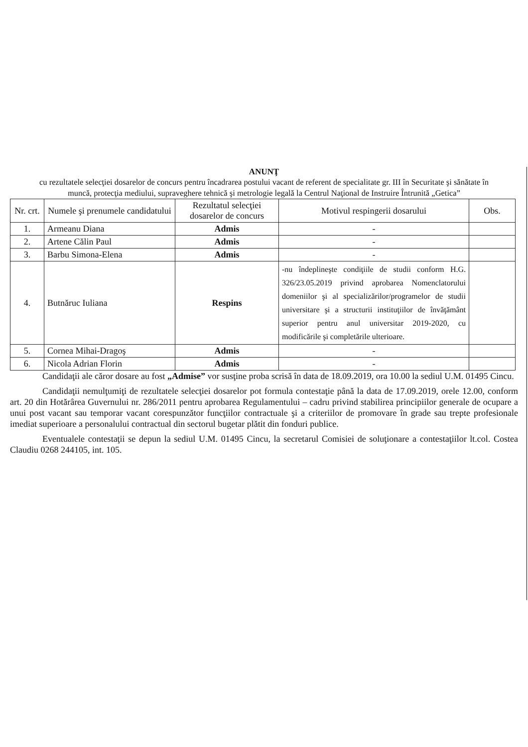ANUNŢ
cu rezultatele selecţiei dosarelor de concurs pentru încadrarea postului vacant de referent de specialitate gr. III în Securitate şi sănătate în muncă, protecţia mediului, supraveghere tehnică şi metrologie legală la Centrul Naţional de Instruire Întrunită „Getica”
| Nr. crt. | Numele şi prenumele candidatului | Rezultatul selecţiei dosarelor de concurs | Motivul respingerii dosarului | Obs. |
| --- | --- | --- | --- | --- |
| 1. | Armeanu Diana | Admis | - | |
| 2. | Artene Călin Paul | Admis | - | |
| 3. | Barbu Simona-Elena | Admis | - | |
| 4. | Butnăruc Iuliana | Respins | -nu îndeplineşte condiţiile de studii conform H.G. 326/23.05.2019 privind aprobarea Nomenclatorului domeniilor şi al specializărilor/programelor de studii universitare şi a structurii instituţiilor de învăţământ superior pentru anul universitar 2019-2020, cu modificările şi completările ulterioare. | |
| 5. | Cornea Mihai-Dragoş | Admis | - | |
| 6. | Nicola Adrian Florin | Admis | - | |
Candidaţii ale căror dosare au fost „Admise” vor susţine proba scrisă în data de 18.09.2019, ora 10.00 la sediul U.M. 01495 Cincu.
Candidaţii nemulţumiţi de rezultatele selecţiei dosarelor pot formula contestaţie până la data de 17.09.2019, orele 12.00, conform art. 20 din Hotărârea Guvernului nr. 286/2011 pentru aprobarea Regulamentului – cadru privind stabilirea principiilor generale de ocupare a unui post vacant sau temporar vacant corespunzător funcţiilor contractuale şi a criteriilor de promovare în grade sau trepte profesionale imediat superioare a personalului contractual din sectorul bugetar plătit din fonduri publice.
Eventualele contestaţii se depun la sediul U.M. 01495 Cincu, la secretarul Comisiei de soluţionare a contestaţiilor lt.col. Costea Claudiu 0268 244105, int. 105.